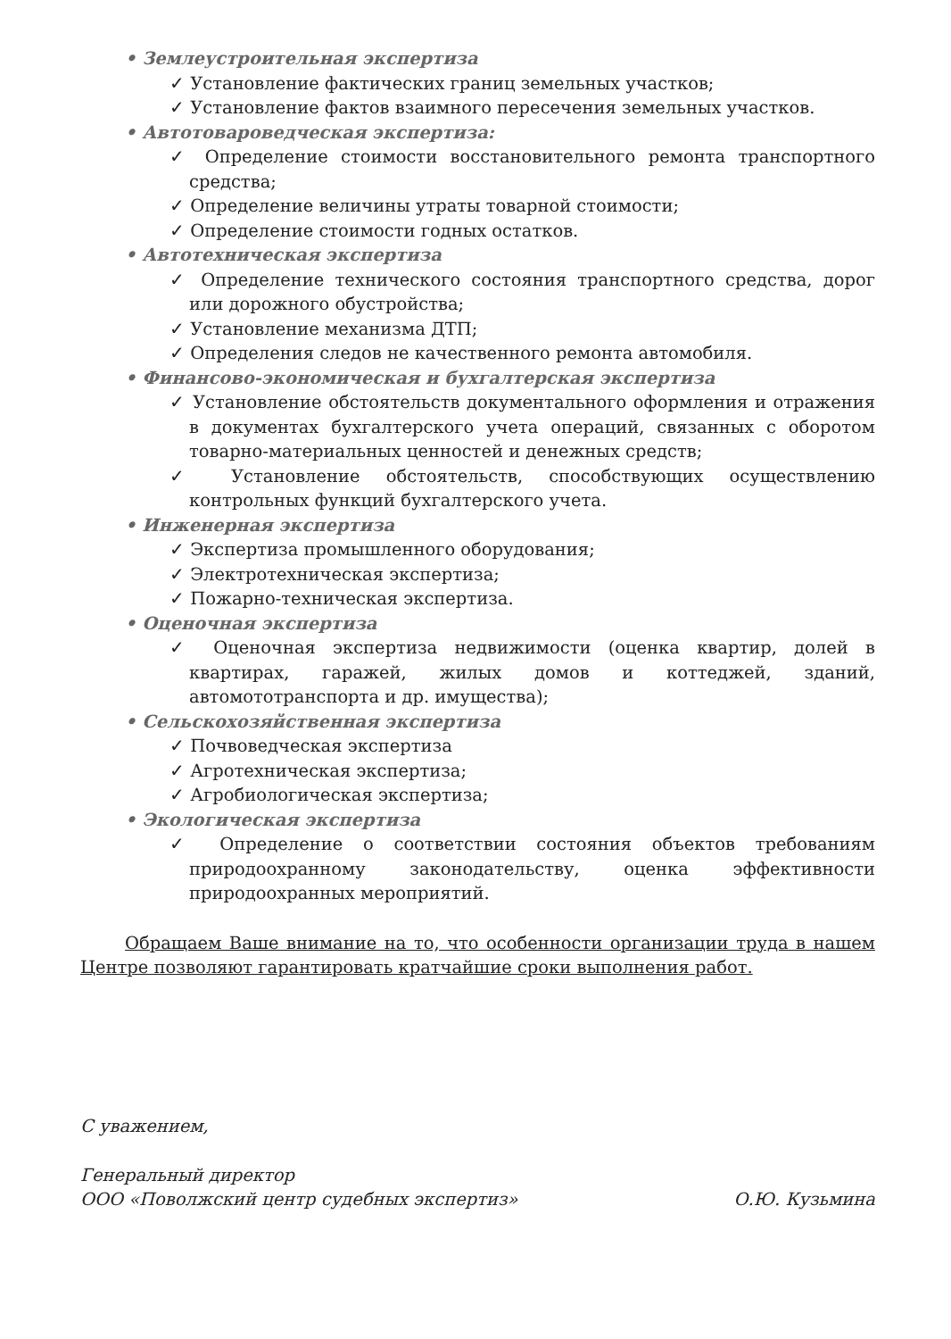• Землеустроительная экспертиза
✓ Установление фактических границ земельных участков;
✓ Установление фактов взаимного пересечения земельных участков.
• Автотовароведческая экспертиза:
✓ Определение стоимости восстановительного ремонта транспортного средства;
✓ Определение величины утраты товарной стоимости;
✓ Определение стоимости годных остатков.
• Автотехническая экспертиза
✓ Определение технического состояния транспортного средства, дорог или дорожного обустройства;
✓ Установление механизма ДТП;
✓ Определения следов не качественного ремонта автомобиля.
• Финансово-экономическая и бухгалтерская экспертиза
✓ Установление обстоятельств документального оформления и отражения в документах бухгалтерского учета операций, связанных с оборотом товарно-материальных ценностей и денежных средств;
✓ Установление обстоятельств, способствующих осуществлению контрольных функций бухгалтерского учета.
• Инженерная экспертиза
✓ Экспертиза промышленного оборудования;
✓ Электротехническая экспертиза;
✓ Пожарно-техническая экспертиза.
• Оценочная экспертиза
✓ Оценочная экспертиза недвижимости (оценка квартир, долей в квартирах, гаражей, жилых домов и коттеджей, зданий, автомототранспорта и др. имущества);
• Сельскохозяйственная экспертиза
✓ Почвоведческая экспертиза
✓ Агротехническая экспертиза;
✓ Агробиологическая экспертиза;
• Экологическая экспертиза
✓ Определение о соответствии состояния объектов требованиям природоохранному законодательству, оценка эффективности природоохранных мероприятий.
Обращаем Ваше внимание на то, что особенности организации труда в нашем Центре позволяют гарантировать кратчайшие сроки выполнения работ.
С уважением,
Генеральный директор
ООО «Поволжский центр судебных экспертиз» О.Ю. Кузьмина